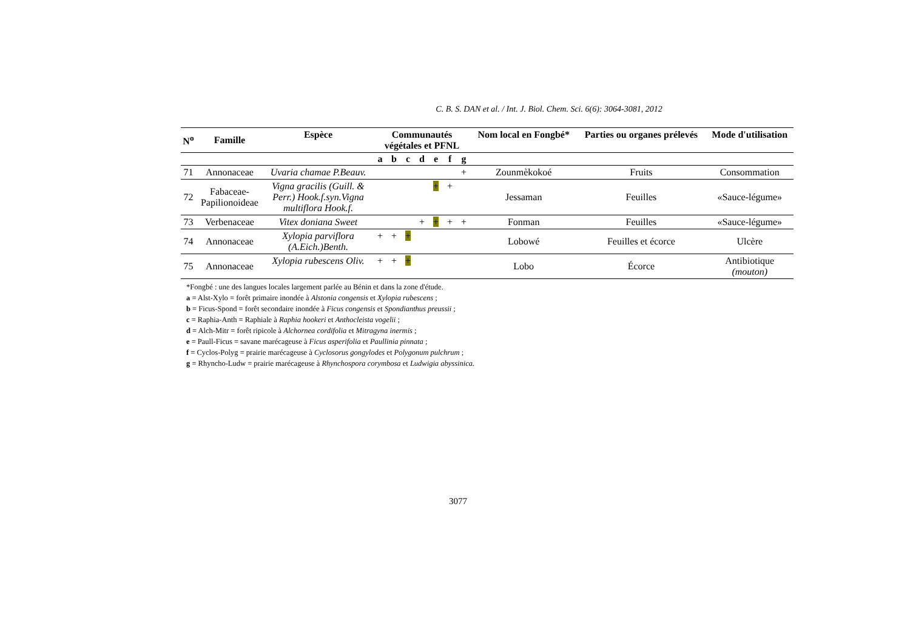C. B. S. DAN et al. / Int. J. Biol. Chem. Sci. 6(6): 3064-3081, 2012
| N<sup>o</sup> | Famille | Espèce | Communautés végétales et PFNL | | | | | | | Nom local en Fongbé* | Parties ou organes prélevés | Mode d'utilisation |
| --- | --- | --- | --- | --- | --- | --- | --- | --- | --- | --- | --- | --- |
| | | | a | b | c | d | e | f | g | | | |
| 71 | Annonaceae | Uvaria chamae P.Beauv. | | | | | | | + | Zounmèkokoé | Fruits | Consommation |
| 72 | Fabaceae- Papilionoideae | Vigna gracilis (Guill. & Perr.) Hook.f.syn.Vigna multiflora Hook.f. | | | | | + | + | | Jessaman | Feuilles | «Sauce-légume» |
| 73 | Verbenaceae | Vitex doniana Sweet | | | | + | + | + | + | Fonman | Feuilles | «Sauce-légume» |
| 74 | Annonaceae | Xylopia parviflora (A.Eich.)Benth. | + | + | + | | | | | Lobowé | Feuilles et écorce | Ulcère |
| 75 | Annonaceae | Xylopia rubescens Oliv. | + | + | + | | | | | Lobo | Écorce | Antibiotique (mouton) |
*Fongbé : une des langues locales largement parlée au Bénin et dans la zone d'étude.
a = Alst-Xylo = forêt primaire inondée à Alstonia congensis et Xylopia rubescens ;
b = Ficus-Spond = forêt secondaire inondée à Ficus congensis et Spondianthus preussii ;
c = Raphia-Anth = Raphiale à Raphia hookeri et Anthocleista vogelii ;
d = Alch-Mitr = forêt ripicole à Alchornea cordifolia et Mitragyna inermis ;
e = Paull-Ficus = savane marécageuse à Ficus asperifolia et Paullinia pinnata ;
f = Cyclos-Polyg = prairie marécageuse à Cyclosorus gongylodes et Polygonum pulchrum ;
g = Rhyncho-Ludw = prairie marécageuse à Rhynchospora corymbosa et Ludwigia abyssinica.
3077